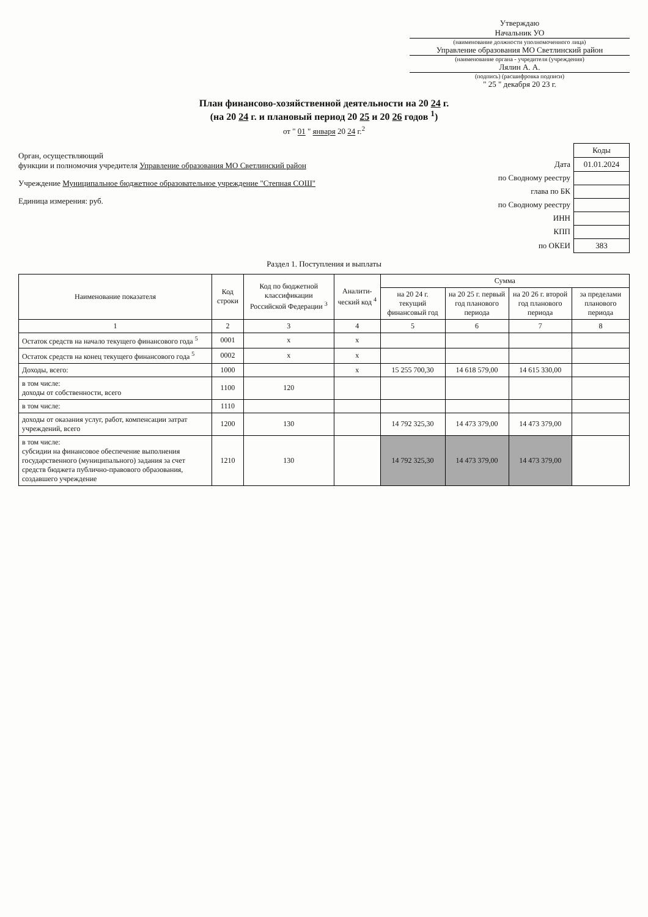Утверждаю
Начальник УО
(наименование должности уполномоченного лица)
Управление образования МО Светлинский район
(наименование органа - учредителя (учреждения)
Лялин А. А.
(подпись) (расшифровка подписи)
" 25 " декабря 20 23 г.
План финансово-хозяйственной деятельности на 20 24 г.
(на 20 24 г. и плановый период 20 25 и 20 26 годов <sup>1</sup>)
от " 01 " января 20 24 г.<sup>2</sup>
Орган, осуществляющий
функции и полномочия учредителя Управление образования МО Светлинский район
Учреждение Муниципальное бюджетное образовательное учреждение "Степная СОШ"
Единица измерения: руб.
| | Коды |
| Дата | 01.01.2024 |
| по Сводному реестру | |
| глава по БК | |
| по Сводному реестру | |
| ИНН | |
| КПП | |
| по ОКЕИ | 383 |
Раздел 1. Поступления и выплаты
| Наименование показателя | Код строки | Код по бюджетной классификации Российской Федерации <sup>3</sup> | Аналити-ческий код <sup>4</sup> | Сумма | | | |
| --- | --- | --- | --- | --- | --- | --- | --- |
| | | | | на 20 24 г. текущий финансовый год | на 20 25 г. первый год планового периода | на 20 26 г. второй год планового периода | за пределами планового периода |
| 1 | 2 | 3 | 4 | 5 | 6 | 7 | 8 |
| Остаток средств на начало текущего финансового года <sup>5</sup> | 0001 | x | x | | | | |
| Остаток средств на конец текущего финансового года <sup>5</sup> | 0002 | x | x | | | | |
| Доходы, всего: | 1000 | | x | 15 255 700,30 | 14 618 579,00 | 14 615 330,00 | |
| в том числе: доходы от собственности, всего | 1100 | 120 | | | | | |
| в том числе: | 1110 | | | | | | |
| доходы от оказания услуг, работ, компенсации затрат учреждений, всего | 1200 | 130 | | 14 792 325,30 | 14 473 379,00 | 14 473 379,00 | |
| в том числе: субсидии на финансовое обеспечение выполнения государственного (муниципального) задания за счет средств бюджета публично-правового образования, создавшего учреждение | 1210 | 130 | | 14 792 325,30 | 14 473 379,00 | 14 473 379,00 | |